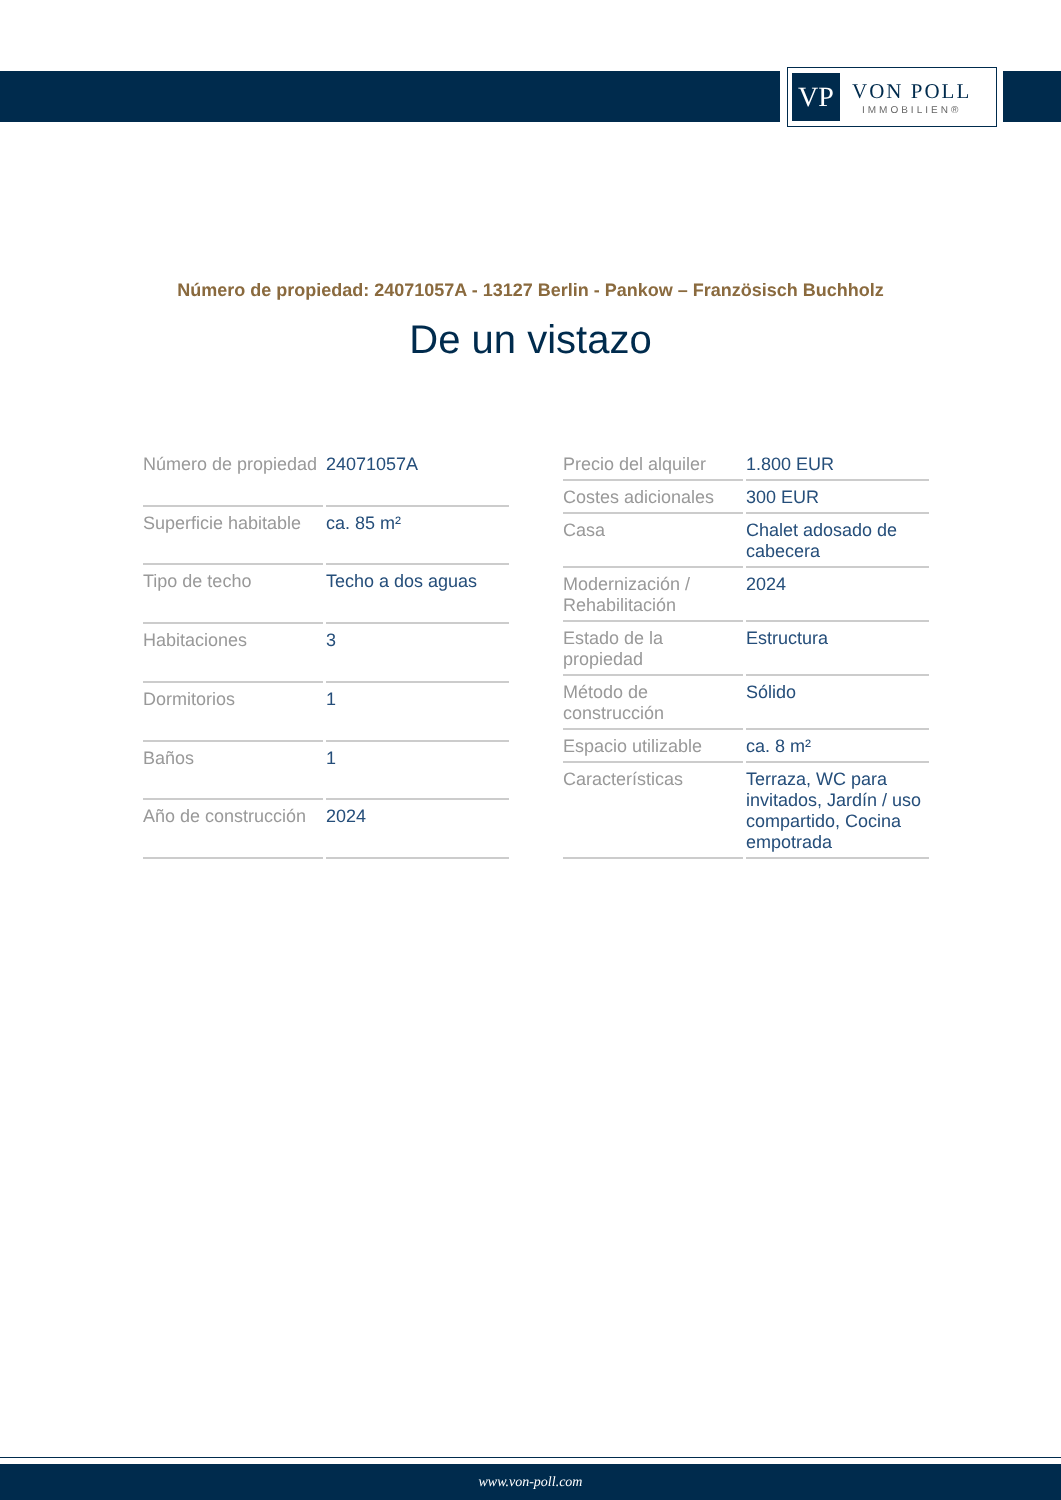VP
VON POLL
IMMOBILIEN®
Número de propiedad: 24071057A - 13127 Berlin - Pankow – Französisch Buchholz
De un vistazo
| Número de propiedad | 24071057A |
| Superficie habitable | ca. 85 m² |
| Tipo de techo | Techo a dos aguas |
| Habitaciones | 3 |
| Dormitorios | 1 |
| Baños | 1 |
| Año de construcción | 2024 |
| Precio del alquiler | 1.800 EUR |
| Costes adicionales | 300 EUR |
| Casa | Chalet adosado de cabecera |
| Modernización / Rehabilitación | 2024 |
| Estado de la propiedad | Estructura |
| Método de construcción | Sólido |
| Espacio utilizable | ca. 8 m² |
| Características | Terraza, WC para invitados, Jardín / uso compartido, Cocina empotrada |
www.von-poll.com